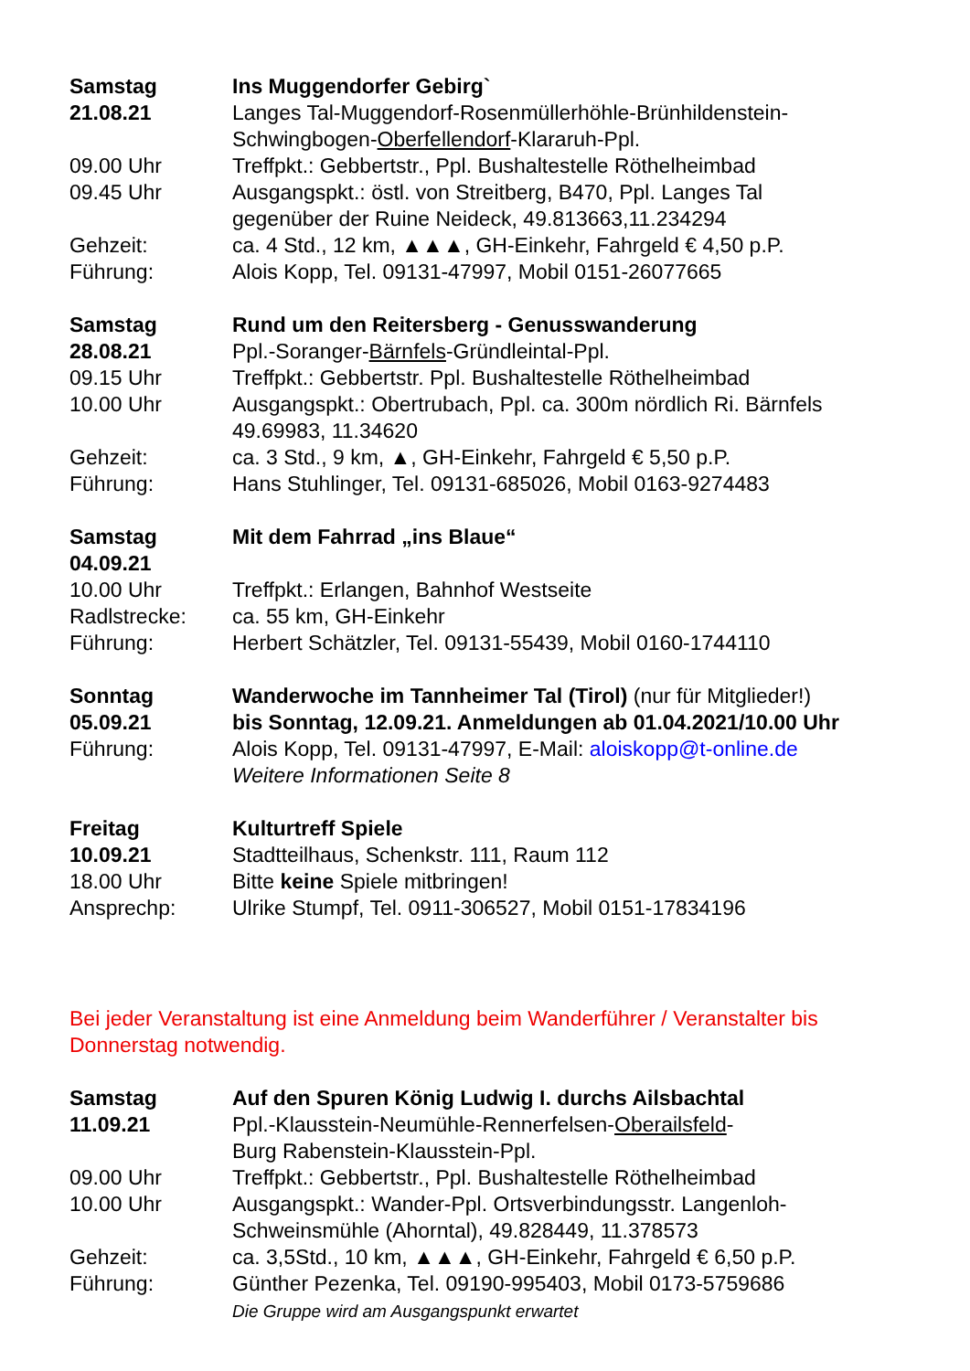Samstag Ins Muggendorfer Gebirg`
21.08.21 Langes Tal-Muggendorf-Rosenmüllerhöhle-Brünhildenstein-
Schwingbogen-Oberfellendorf-Klararuh-Ppl.
09.00 Uhr Treffpkt.: Gebbertstr., Ppl. Bushaltestelle Röthelheimbad
09.45 Uhr Ausgangspkt.: östl. von Streitberg, B470, Ppl. Langes Tal
gegenüber der Ruine Neideck, 49.813663,11.234294
Gehzeit: ca. 4 Std., 12 km, ▲▲▲, GH-Einkehr, Fahrgeld € 4,50 p.P.
Führung: Alois Kopp, Tel. 09131-47997, Mobil 0151-26077665
Samstag Rund um den Reitersberg - Genusswanderung
28.08.21 Ppl.-Soranger-Bärnfels-Gründleintal-Ppl.
09.15 Uhr Treffpkt.: Gebbertstr. Ppl. Bushaltestelle Röthelheimbad
10.00 Uhr Ausgangspkt.: Obertrubach, Ppl. ca. 300m nördlich Ri. Bärnfels
49.69983, 11.34620
Gehzeit: ca. 3 Std., 9 km, ▲, GH-Einkehr, Fahrgeld € 5,50 p.P.
Führung: Hans Stuhlinger, Tel. 09131-685026, Mobil 0163-9274483
Samstag Mit dem Fahrrad „ins Blaue“
04.09.21
10.00 Uhr Treffpkt.: Erlangen, Bahnhof Westseite
Radlstrecke: ca. 55 km, GH-Einkehr
Führung: Herbert Schätzler, Tel. 09131-55439, Mobil 0160-1744110
Sonntag Wanderwoche im Tannheimer Tal (Tirol) (nur für Mitglieder!)
05.09.21 bis Sonntag, 12.09.21. Anmeldungen ab 01.04.2021/10.00 Uhr
Führung: Alois Kopp, Tel. 09131-47997, E-Mail: aloiskopp@t-online.de
Weitere Informationen Seite 8
Freitag Kulturtreff Spiele
10.09.21 Stadtteilhaus, Schenkstr. 111, Raum 112
18.00 Uhr Bitte keine Spiele mitbringen!
Ansprechp: Ulrike Stumpf, Tel. 0911-306527, Mobil 0151-17834196
Bei jeder Veranstaltung ist eine Anmeldung beim Wanderführer / Veranstalter bis
Donnerstag notwendig.
Samstag Auf den Spuren König Ludwig I. durchs Ailsbachtal
11.09.21 Ppl.-Klausstein-Neumühle-Rennerfelsen-Oberailsfeld-
Burg Rabenstein-Klausstein-Ppl.
09.00 Uhr Treffpkt.: Gebbertstr., Ppl. Bushaltestelle Röthelheimbad
10.00 Uhr Ausgangspkt.: Wander-Ppl. Ortsverbindungsstr. Langenloh-
Schweinsmühle (Ahorntal), 49.828449, 11.378573
Gehzeit: ca. 3,5Std., 10 km, ▲▲▲, GH-Einkehr, Fahrgeld € 6,50 p.P.
Führung: Günther Pezenka, Tel. 09190-995403, Mobil 0173-5759686
Die Gruppe wird am Ausgangspunkt erwartet